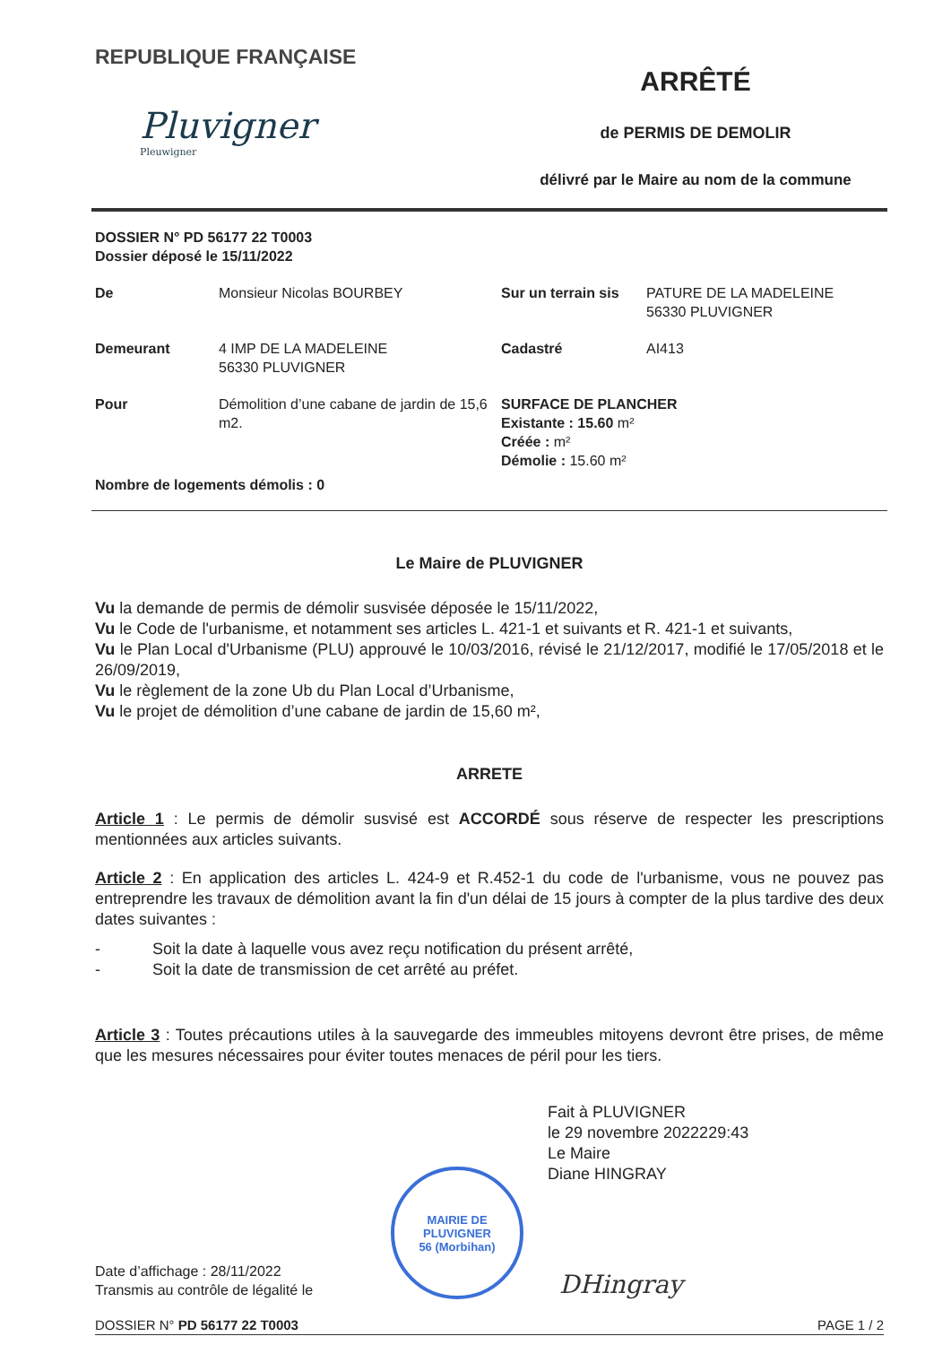REPUBLIQUE FRANÇAISE
Pluvigner
Pleuwigner
ARRÊTÉ
de PERMIS DE DEMOLIR
délivré par le Maire au nom de la commune
DOSSIER N° PD 56177 22 T0003
Dossier déposé le 15/11/2022
De
Monsieur Nicolas BOURBEY
Sur un terrain sis
PATURE DE LA MADELEINE
56330 PLUVIGNER
Demeurant
4 IMP DE LA MADELEINE
56330 PLUVIGNER
Cadastré
AI413
Pour
Démolition d’une cabane de jardin de 15,6 m2.
SURFACE DE PLANCHER
Existante : 15.60 m²
Créée : m²
Démolie : 15.60 m²
Nombre de logements démolis : 0
Le Maire de PLUVIGNER
Vu la demande de permis de démolir susvisée déposée le 15/11/2022,
Vu le Code de l'urbanisme, et notamment ses articles L. 421-1 et suivants et R. 421-1 et suivants,
Vu le Plan Local d'Urbanisme (PLU) approuvé le 10/03/2016, révisé le 21/12/2017, modifié le 17/05/2018 et le 26/09/2019,
Vu le règlement de la zone Ub du Plan Local d’Urbanisme,
Vu le projet de démolition d’une cabane de jardin de 15,60 m²,
ARRETE
Article 1 : Le permis de démolir susvisé est ACCORDÉ sous réserve de respecter les prescriptions mentionnées aux articles suivants.
Article 2 : En application des articles L. 424-9 et R.452-1 du code de l'urbanisme, vous ne pouvez pas entreprendre les travaux de démolition avant la fin d'un délai de 15 jours à compter de la plus tardive des deux dates suivantes :
- Soit la date à laquelle vous avez reçu notification du présent arrêté,
- Soit la date de transmission de cet arrêté au préfet.
Article 3 : Toutes précautions utiles à la sauvegarde des immeubles mitoyens devront être prises, de même que les mesures nécessaires pour éviter toutes menaces de péril pour les tiers.
Fait à PLUVIGNER
le 29 novembre 2022229:43
Le Maire
Diane HINGRAY
Date d’affichage : 28/11/2022
Transmis au contrôle de légalité le
MAIRIE DE PLUVIGNER
56 (Morbihan)
DHingray
DOSSIER N° PD 56177 22 T0003 PAGE 1 / 2